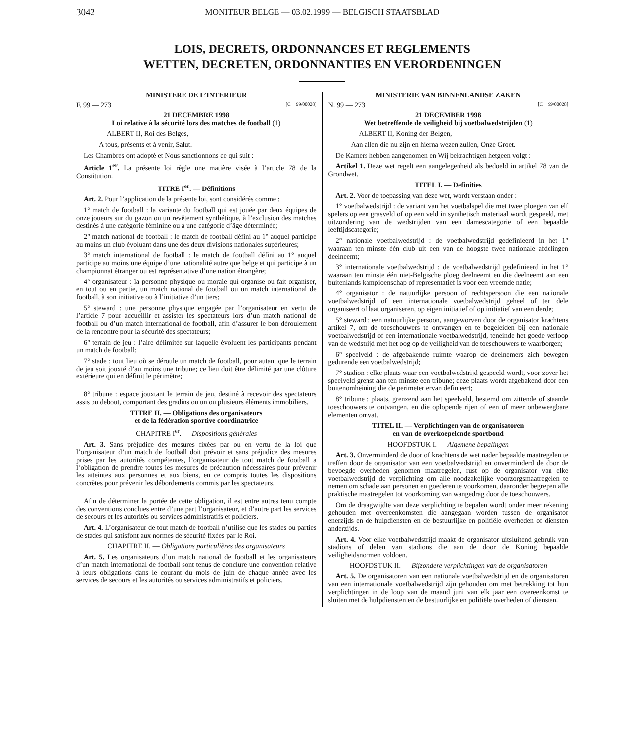3042
MONITEUR BELGE — 03.02.1999 — BELGISCH STAATSBLAD
LOIS, DECRETS, ORDONNANCES ET REGLEMENTS
WETTEN, DECRETEN, ORDONNANTIES EN VERORDENINGEN
MINISTERE DE L’INTERIEUR
F. 99 — 273 [C − 99/00028]
21 DECEMBRE 1998
Loi relative à la sécurité lors des matches de football (1)
ALBERT II, Roi des Belges,
A tous, présents et à venir, Salut.
Les Chambres ont adopté et Nous sanctionnons ce qui suit :
Article 1<sup>er</sup>. La présente loi règle une matière visée à l’article 78 de la Constitution.
TITRE I<sup>er</sup>. — Définitions
Art. 2. Pour l’application de la présente loi, sont considérés comme :
1° match de football : la variante du football qui est jouée par deux équipes de onze joueurs sur du gazon ou un revêtement synthétique, à l’exclusion des matches destinés à une catégorie féminine ou à une catégorie d’âge déterminée;
2° match national de football : le match de football défini au 1° auquel participe au moins un club évoluant dans une des deux divisions nationales supérieures;
3° match international de football : le match de football défini au 1° auquel participe au moins une équipe d’une nationalité autre que belge et qui participe à un championnat étranger ou est représentative d’une nation étrangère;
4° organisateur : la personne physique ou morale qui organise ou fait organiser, en tout ou en partie, un match national de football ou un match international de football, à son initiative ou à l’initiative d’un tiers;
5° steward : une personne physique engagée par l’organisateur en vertu de l’article 7 pour accueillir et assister les spectateurs lors d’un match national de football ou d’un match international de football, afin d’assurer le bon déroulement de la rencontre pour la sécurité des spectateurs;
6° terrain de jeu : l’aire délimitée sur laquelle évoluent les participants pendant un match de football;
7° stade : tout lieu où se déroule un match de football, pour autant que le terrain de jeu soit jouxté d’au moins une tribune; ce lieu doit être délimité par une clôture extérieure qui en définit le périmètre;
8° tribune : espace jouxtant le terrain de jeu, destiné à recevoir des spectateurs assis ou debout, comportant des gradins ou un ou plusieurs éléments immobiliers.
TITRE II. — Obligations des organisateurs
et de la fédération sportive coordinatrice
CHAPITRE I<sup>er</sup>. — Dispositions générales
Art. 3. Sans préjudice des mesures fixées par ou en vertu de la loi que l’organisateur d’un match de football doit prévoir et sans préjudice des mesures prises par les autorités compétentes, l’organisateur de tout match de football a l’obligation de prendre toutes les mesures de précaution nécessaires pour prévenir les atteintes aux personnes et aux biens, en ce compris toutes les dispositions concrètes pour prévenir les débordements commis par les spectateurs.
Afin de déterminer la portée de cette obligation, il est entre autres tenu compte des conventions conclues entre d’une part l’organisateur, et d’autre part les services de secours et les autorités ou services administratifs et policiers.
Art. 4. L’organisateur de tout match de football n’utilise que les stades ou parties de stades qui satisfont aux normes de sécurité fixées par le Roi.
CHAPITRE II. — Obligations particulières des organisateurs
Art. 5. Les organisateurs d’un match national de football et les organisateurs d’un match international de football sont tenus de conclure une convention relative à leurs obligations dans le courant du mois de juin de chaque année avec les services de secours et les autorités ou services administratifs et policiers.
MINISTERIE VAN BINNENLANDSE ZAKEN
N. 99 — 273 [C − 99/00028]
21 DECEMBER 1998
Wet betreffende de veiligheid bij voetbalwedstrijden (1)
ALBERT II, Koning der Belgen,
Aan allen die nu zijn en hierna wezen zullen, Onze Groet.
De Kamers hebben aangenomen en Wij bekrachtigen hetgeen volgt :
Artikel 1. Deze wet regelt een aangelegenheid als bedoeld in artikel 78 van de Grondwet.
TITEL I. — Definities
Art. 2. Voor de toepassing van deze wet, wordt verstaan onder :
1° voetbalwedstrijd : de variant van het voetbalspel die met twee ploegen van elf spelers op een grasveld of op een veld in synthetisch materiaal wordt gespeeld, met uitzondering van de wedstrijden van een damescategorie of een bepaalde leeftijdscategorie;
2° nationale voetbalwedstrijd : de voetbalwedstrijd gedefinieerd in het 1° waaraan ten minste één club uit een van de hoogste twee nationale afdelingen deelneemt;
3° internationale voetbalwedstrijd : de voetbalwedstrijd gedefinieerd in het 1° waaraan ten minste één niet-Belgische ploeg deelneemt en die deelneemt aan een buitenlands kampioenschap of representatief is voor een vreemde natie;
4° organisator : de natuurlijke persoon of rechtspersoon die een nationale voetbalwedstrijd of een internationale voetbalwedstrijd geheel of ten dele organiseert of laat organiseren, op eigen initiatief of op initiatief van een derde;
5° steward : een natuurlijke persoon, aangeworven door de organisator krachtens artikel 7, om de toeschouwers te ontvangen en te begeleiden bij een nationale voetbalwedstrijd of een internationale voetbalwedstrijd, teneinde het goede verloop van de wedstrijd met het oog op de veiligheid van de toeschouwers te waarborgen;
6° speelveld : de afgebakende ruimte waarop de deelnemers zich bewegen gedurende een voetbalwedstrijd;
7° stadion : elke plaats waar een voetbalwedstrijd gespeeld wordt, voor zover het speelveld grenst aan ten minste een tribune; deze plaats wordt afgebakend door een buitenomheining die de perimeter ervan definieert;
8° tribune : plaats, grenzend aan het speelveld, bestemd om zittende of staande toeschouwers te ontvangen, en die oplopende rijen of een of meer onbeweegbare elementen omvat.
TITEL II. — Verplichtingen van de organisatoren
en van de overkoepelende sportbond
HOOFDSTUK I. — Algemene bepalingen
Art. 3. Onverminderd de door of krachtens de wet nader bepaalde maatregelen te treffen door de organisator van een voetbalwedstrijd en onverminderd de door de bevoegde overheden genomen maatregelen, rust op de organisator van elke voetbalwedstrijd de verplichting om alle noodzakelijke voorzorgsmaatregelen te nemen om schade aan personen en goederen te voorkomen, daaronder begrepen alle praktische maatregelen tot voorkoming van wangedrag door de toeschouwers.
Om de draagwijdte van deze verplichting te bepalen wordt onder meer rekening gehouden met overeenkomsten die aangegaan worden tussen de organisator enerzijds en de hulpdiensten en de bestuurlijke en politiële overheden of diensten anderzijds.
Art. 4. Voor elke voetbalwedstrijd maakt de organisator uitsluitend gebruik van stadions of delen van stadions die aan de door de Koning bepaalde veiligheidsnormen voldoen.
HOOFDSTUK II. — Bijzondere verplichtingen van de organisatoren
Art. 5. De organisatoren van een nationale voetbalwedstrijd en de organisatoren van een internationale voetbalwedstrijd zijn gehouden om met betrekking tot hun verplichtingen in de loop van de maand juni van elk jaar een overeenkomst te sluiten met de hulpdiensten en de bestuurlijke en politiële overheden of diensten.